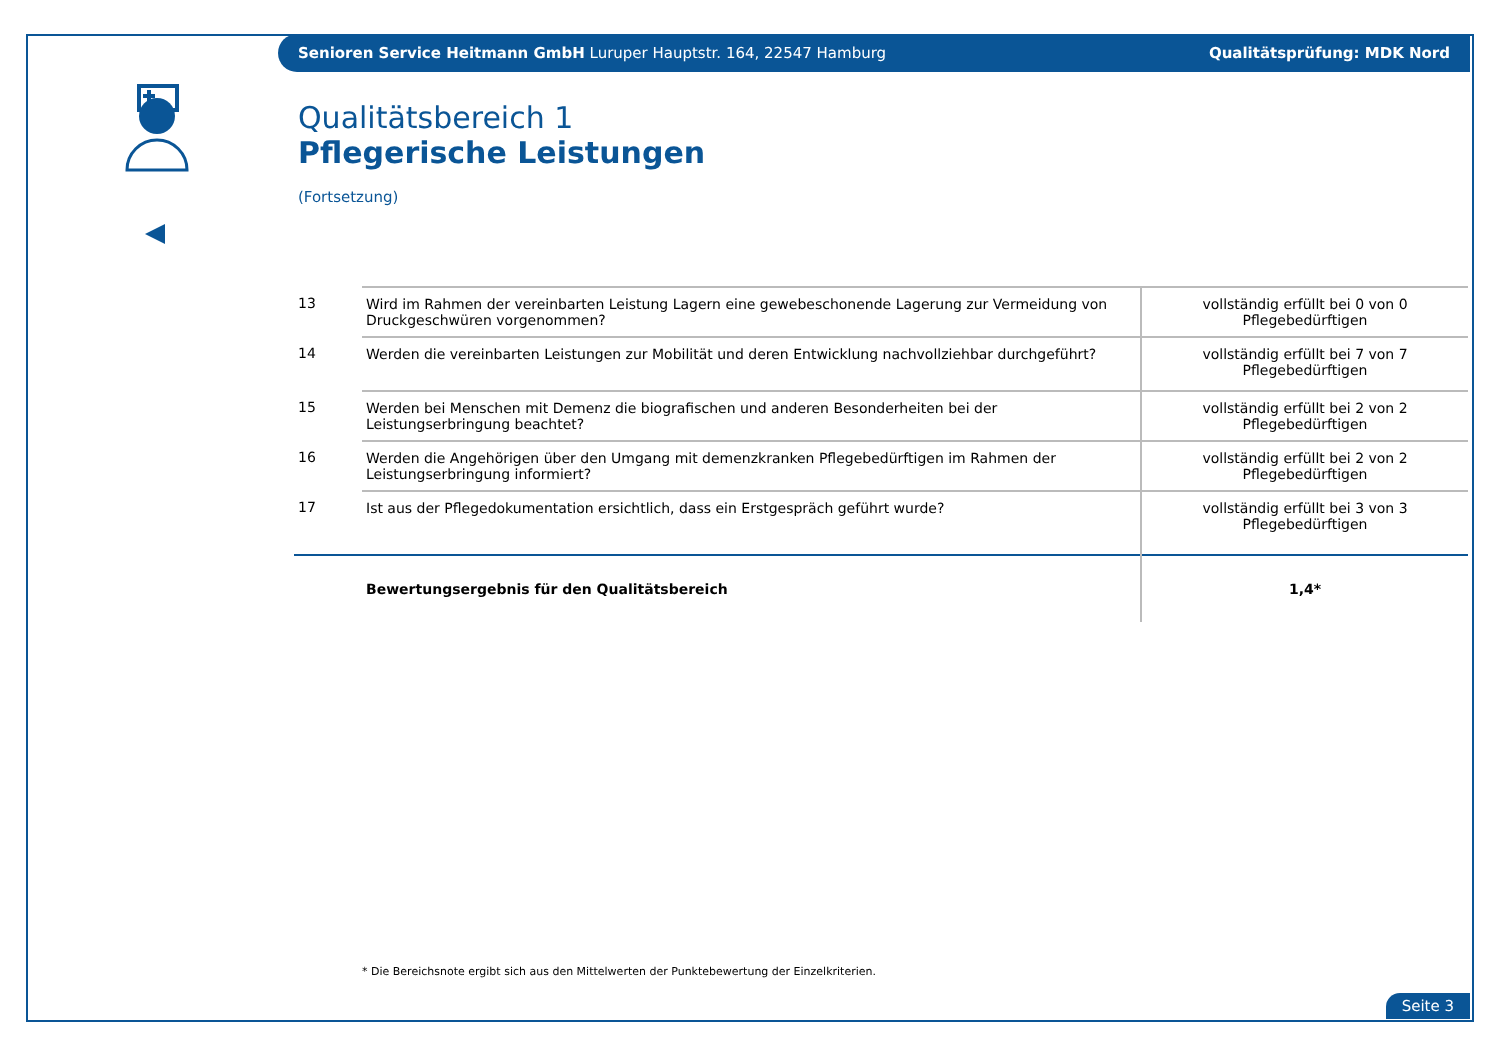Senioren Service Heitmann GmbH Luruper Hauptstr. 164, 22547 Hamburg
Qualitätsprüfung: MDK Nord
Qualitätsbereich 1
Pflegerische Leistungen
(Fortsetzung)
| 13 | Wird im Rahmen der vereinbarten Leistung Lagern eine gewebeschonende Lagerung zur Vermeidung von Druckgeschwüren vorgenommen? | vollständig erfüllt bei 0 von 0 Pflegebedürftigen |
| 14 | Werden die vereinbarten Leistungen zur Mobilität und deren Entwicklung nachvollziehbar durchgeführt? | vollständig erfüllt bei 7 von 7 Pflegebedürftigen |
| 15 | Werden bei Menschen mit Demenz die biografischen und anderen Besonderheiten bei der Leistungserbringung beachtet? | vollständig erfüllt bei 2 von 2 Pflegebedürftigen |
| 16 | Werden die Angehörigen über den Umgang mit demenzkranken Pflegebedürftigen im Rahmen der Leistungserbringung informiert? | vollständig erfüllt bei 2 von 2 Pflegebedürftigen |
| 17 | Ist aus der Pflegedokumentation ersichtlich, dass ein Erstgespräch geführt wurde? | vollständig erfüllt bei 3 von 3 Pflegebedürftigen |
| | Bewertungsergebnis für den Qualitätsbereich | 1,4* |
* Die Bereichsnote ergibt sich aus den Mittelwerten der Punktebewertung der Einzelkriterien.
Seite 3